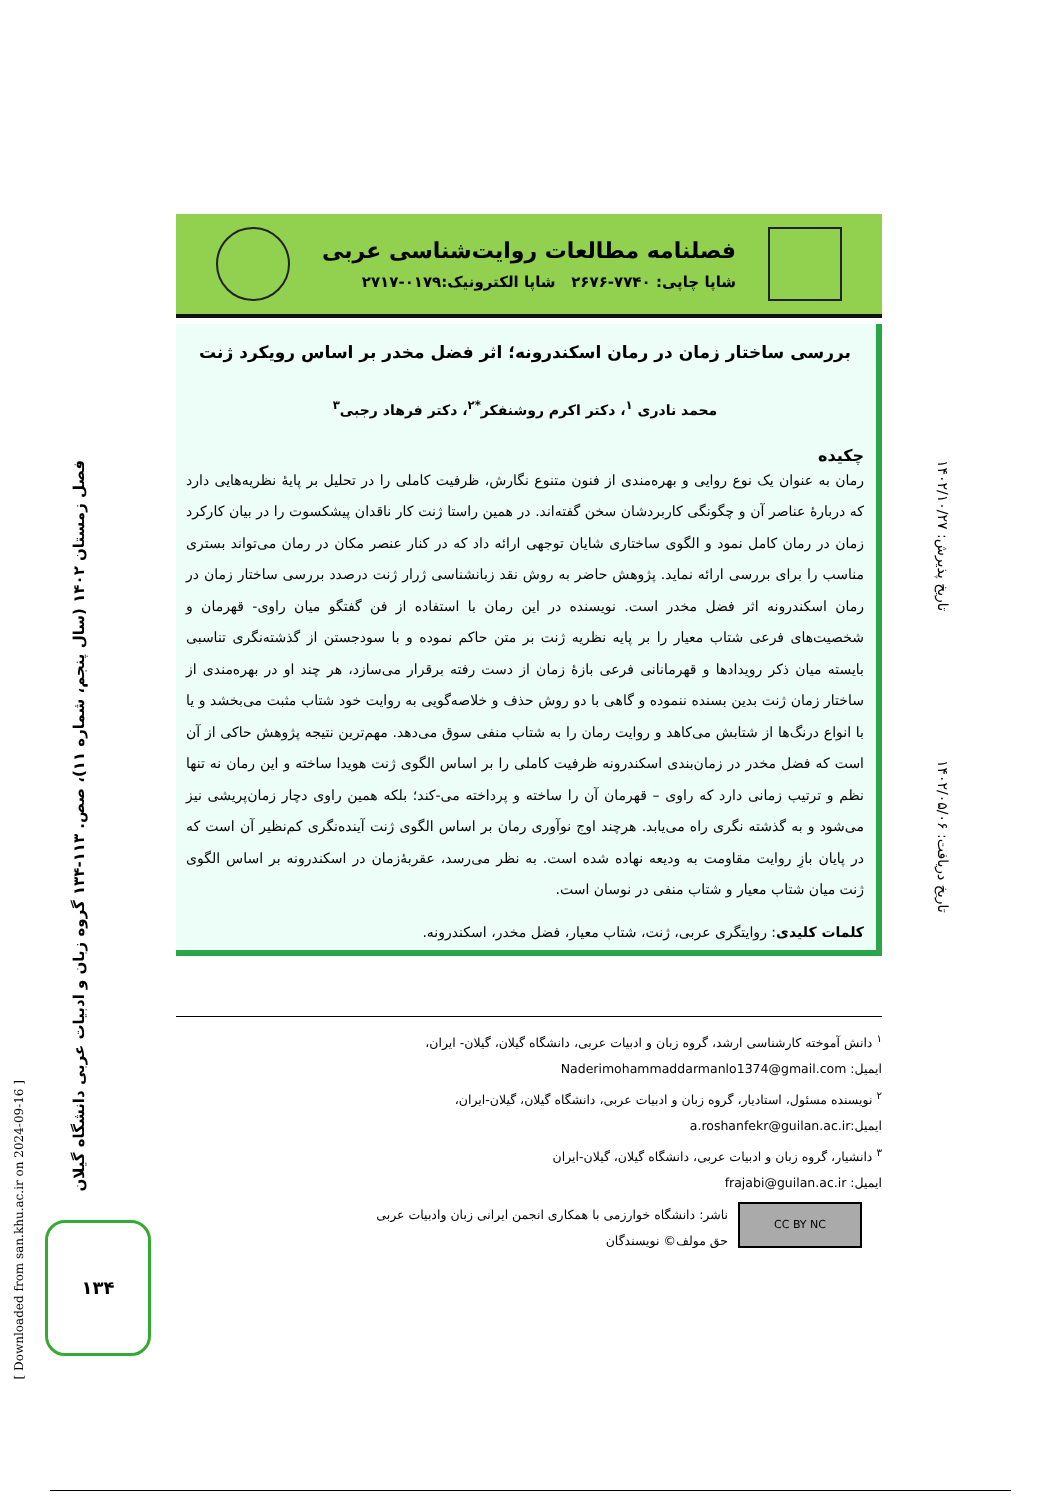فصل زمستان ۱۴۰۲ (سال پنجم، شماره ۱۱)، صص. ۱۱۳-۱۳۴ گروه زبان و ادبیات عربی دانشگاه گیلان
تاریخ پذیرش: ۱۴۰۲/۱۰/۲۷
تاریخ دریافت: ۱۴۰۲/۰۵/۰۶
[ Downloaded from san.khu.ac.ir on 2024-09-16 ]
۱۳۴
فصلنامه مطالعات روایت‌شناسی عربی
شاپا چاپی: ۷۷۴۰-۲۶۷۶ شاپا الکترونیک:۰۱۷۹-۲۷۱۷
بررسی ساختار زمان در رمان اسکندرونه؛ اثر فضل مخدر بر اساس رویکرد ژنت
محمد نادری <sup>۱</sup>، دکتر اکرم روشنفکر<sup>*۲</sup>، دکتر فرهاد رجبی<sup>۳</sup>
چکیده
رمان به عنوان یک نوع روایی و بهره‌مندی از فنون متنوع نگارش، ظرفیت کاملی را در تحلیل بر پایهٔ نظریه‌هایی دارد که دربارهٔ عناصر آن و چگونگی کاربردشان سخن گفته‌اند. در همین راستا ژنت کار ناقدان پیشکسوت را در بیان کارکرد زمان در رمان کامل نمود و الگوی ساختاری شایان توجهی ارائه داد که در کنار عنصر مکان در رمان می‌تواند بستری مناسب را برای بررسی ارائه نماید. پژوهش حاضر به روش نقد زبانشناسی ژرار ژنت درصدد بررسی ساختار زمان در رمان اسکندرونه اثر فضل مخدر است. نویسنده در این رمان با استفاده از فن گفتگو میان راوی- قهرمان و شخصیت‌های فرعی شتاب معیار را بر پایه نظریه ژنت بر متن حاکم نموده و با سودجستن از گذشته‌نگری تناسبی بایسته میان ذکر رویدادها و قهرمانانی فرعی بازهٔ زمان از دست رفته برقرار می‌سازد، هر چند او در بهره‌مندی از ساختار زمان ژنت بدین بسنده ننموده و گاهی با دو روش حذف و خلاصه‌گویی به روایت خود شتاب مثبت می‌بخشد و یا با انواع درنگ‌ها از شتابش می‌کاهد و روایت رمان را به شتاب منفی سوق می‌دهد. مهم‌ترین نتیجه پژوهش حاکی از آن است که فضل مخدر در زمان‌بندی اسکندرونه ظرفیت کاملی را بر اساس الگوی ژنت هویدا ساخته و این رمان نه تنها نظم و ترتیب زمانی دارد که راوی – قهرمان آن را ساخته و پرداخته می-کند؛ بلکه همین راوی دچار زمان‌پریشی نیز می‌شود و به گذشته نگری راه می‌یابد. هرچند اوج نوآوری رمان بر اساس الگوی ژنت آینده‌نگری کم‌نظیر آن است که در پایان بازِ روایت مقاومت به ودیعه نهاده شده است. به نظر می‌رسد، عقربهٔ‌زمان در اسکندرونه بر اساس الگوی ژنت میان شتاب معیار و شتاب منفی در نوسان است.
کلمات کلیدی: روایتگری عربی، ژنت، شتاب معیار، فضل مخدر، اسکندرونه.
<sup>۱</sup> دانش آموخته کارشناسی ارشد، گروه زبان و ادبیات عربی، دانشگاه گیلان، گیلان- ایران،
ایمیل: Naderimohammaddarmanlo1374@gmail.com
<sup>۲</sup> نویسنده مسئول، استادیار، گروه زبان و ادبیات عربی، دانشگاه گیلان، گیلان-ایران،
ایمیل:a.roshanfekr@guilan.ac.ir
<sup>۳</sup> دانشیار، گروه زبان و ادبیات عربی، دانشگاه گیلان، گیلان-ایران
ایمیل: frajabi@guilan.ac.ir
CC BY NC
ناشر: دانشگاه خوارزمی با همکاری انجمن ایرانی زبان وادبیات عربی
حق مولف© نویسندگان